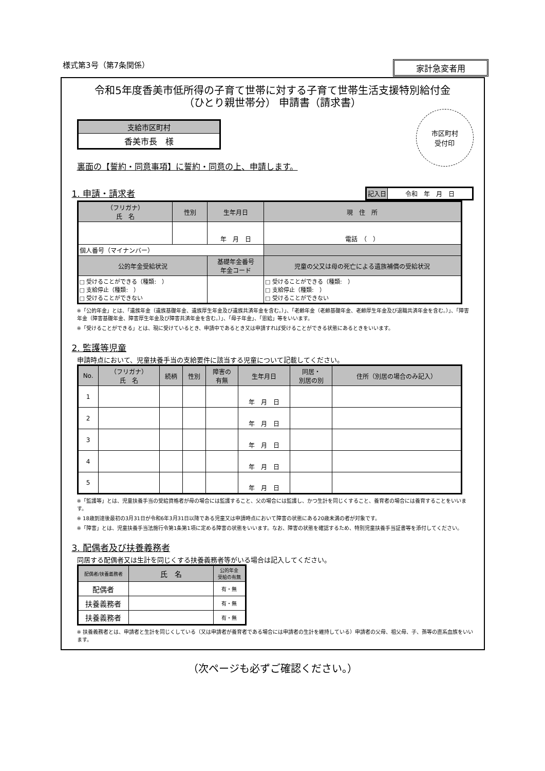様式第3号（第7条関係） 家計急変者用
令和5年度香美市低所得の子育て世帯に対する子育て世帯生活支援特別給付金
（ひとり親世帯分） 申請書（請求書）
市区町村
受付印
| 支給市区町村 |
| 香美市長 様 |
裏面の【誓約・同意事項】に誓約・同意の上、申請します。
1. 申請・請求者
| 記入日 | 令和 年 月 日 |
| （フリガナ） 氏 名 | 性別 | 生年月日 | 現 住 所 |
| | | 年 月 日 | 電話 （ ） |
| 個人番号（マイナンバー） | | | |
| 公的年金受給状況 | | 基礎年金番号 年金コード | 児童の父又は母の死亡による遺族補償の受給状況 |
| □ 受けることができる（種類: ） □ 支給停止（種類: ） □ 受けることができない | | | □ 受けることができる（種類: ） □ 支給停止（種類: ） □ 受けることができない |
※「公的年金」とは、「遺族年金（遺族基礎年金、遺族厚生年金及び遺族共済年金を含む。）」、「老齢年金（老齢基礎年金、老齢厚生年金及び退職共済年金を含む。）」、「障害年金（障害基礎年金、障害厚生年金及び障害共済年金を含む。）」、「母子年金」、「恩給」等をいいます。
※「受けることができる」とは、現に受けているとき、申請中であるとき又は申請すれば受けることができる状態にあるときをいいます。
2. 監護等児童
申請時点において、児童扶養手当の支給要件に該当する児童について記載してください。
| No. | （フリガナ） 氏 名 | 続柄 | 性別 | 障害の 有無 | 生年月日 | 同居・ 別居の別 | 住所（別居の場合のみ記入） |
| 1 | | | | | 年 月 日 | | |
| 2 | | | | | 年 月 日 | | |
| 3 | | | | | 年 月 日 | | |
| 4 | | | | | 年 月 日 | | |
| 5 | | | | | 年 月 日 | | |
※「監護等」とは、児童扶養手当の受給資格者が母の場合には監護すること、父の場合には監護し、かつ生計を同じくすること、養育者の場合には養育することをいいます。
※ 18歳到達後最初の3月31日が令和6年3月31日以降である児童又は申請時点において障害の状態にある20歳未満の者が対象です。
※「障害」とは、児童扶養手当法施行令第1条第1項に定める障害の状態をいいます。なお、障害の状態を確認するため、特別児童扶養手当証書等を添付してください。
3. 配偶者及び扶養義務者
同居する配偶者又は生計を同じくする扶養義務者等がいる場合は記入してください。
| 配偶者/扶養義務者 | 氏 名 | 公的年金 受給の有無 |
| 配偶者 | | 有・無 |
| 扶養義務者 | | 有・無 |
| 扶養義務者 | | 有・無 |
※ 扶養義務者とは、申請者と生計を同じくしている（又は申請者が養育者である場合には申請者の生計を維持している）申請者の父母、祖父母、子、孫等の直系血族をいいます。
（次ページも必ずご確認ください。）